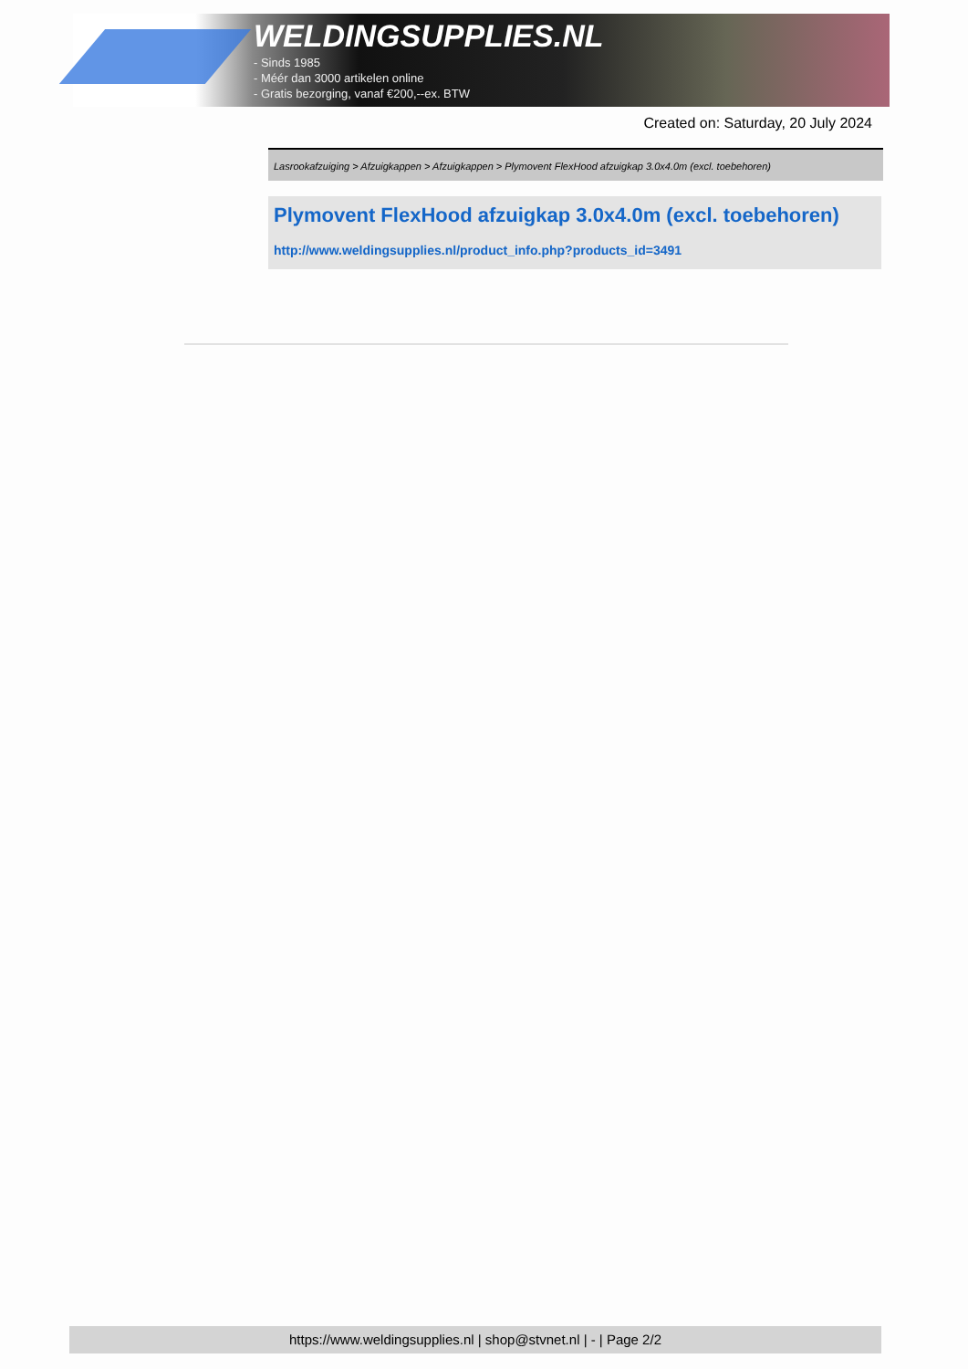WELDINGSUPPLIES.NL
- Sinds 1985
- Méér dan 3000 artikelen online
- Gratis bezorging, vanaf €200,--ex. BTW
Created on: Saturday, 20 July 2024
Lasrookafzuiging > Afzuigkappen > Afzuigkappen > Plymovent FlexHood afzuigkap 3.0x4.0m (excl. toebehoren)
Plymovent FlexHood afzuigkap 3.0x4.0m (excl. toebehoren)
http://www.weldingsupplies.nl/product_info.php?products_id=3491
https://www.weldingsupplies.nl | shop@stvnet.nl | - | Page 2/2